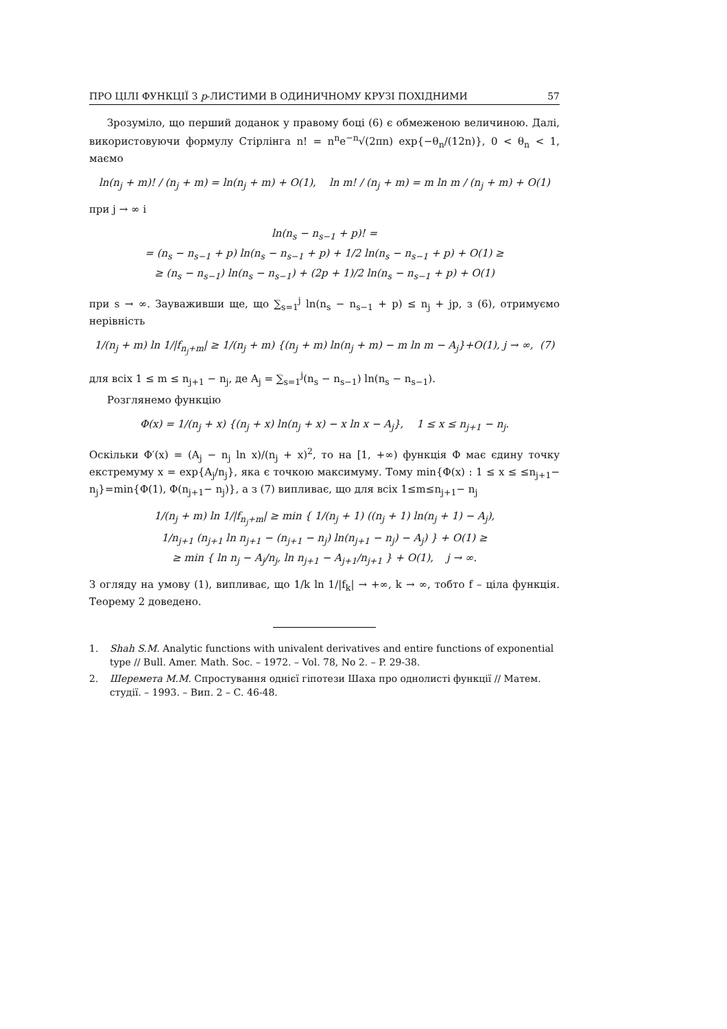ПРО ЦІЛІ ФУНКЦІЇ З p-ЛИСТИМИ В ОДИНИЧНОМУ КРУЗІ ПОХІДНИМИ 57
Зрозуміло, що перший доданок у правому боці (6) є обмеженою величиною. Далі, використовуючи формулу Стірлінга n! = n<sup>n</sup>e<sup>−n</sup>√(2πn) exp{−θ<sub>n</sub>/(12n)}, 0 < θ<sub>n</sub> < 1, маємо
ln(n<sub>j</sub> + m)! / (n<sub>j</sub> + m) = ln(n<sub>j</sub> + m) + O(1), ln m! / (n<sub>j</sub> + m) = m ln m / (n<sub>j</sub> + m) + O(1)
при j → ∞ і
ln(n<sub>s</sub> − n<sub>s−1</sub> + p)! =
= (n<sub>s</sub> − n<sub>s−1</sub> + p) ln(n<sub>s</sub> − n<sub>s−1</sub> + p) + 1/2 ln(n<sub>s</sub> − n<sub>s−1</sub> + p) + O(1) ≥
≥ (n<sub>s</sub> − n<sub>s−1</sub>) ln(n<sub>s</sub> − n<sub>s−1</sub>) + (2p + 1)/2 ln(n<sub>s</sub> − n<sub>s−1</sub> + p) + O(1)
при s → ∞. Зауваживши ще, що ∑<sub>s=1</sub><sup>j</sup> ln(n<sub>s</sub> − n<sub>s−1</sub> + p) ≤ n<sub>j</sub> + jp, з (6), отримуємо нерівність
1/(n<sub>j</sub> + m) ln 1/|f<sub>n<sub>j</sub>+m</sub>| ≥ 1/(n<sub>j</sub> + m) {(n<sub>j</sub> + m) ln(n<sub>j</sub> + m) − m ln m − A<sub>j</sub>}+O(1), j → ∞, (7)
для всіх 1 ≤ m ≤ n<sub>j+1</sub> − n<sub>j</sub>, де A<sub>j</sub> = ∑<sub>s=1</sub><sup>j</sup>(n<sub>s</sub> − n<sub>s−1</sub>) ln(n<sub>s</sub> − n<sub>s−1</sub>).
Розглянемо функцію
Φ(x) = 1/(n<sub>j</sub> + x) {(n<sub>j</sub> + x) ln(n<sub>j</sub> + x) − x ln x − A<sub>j</sub>}, 1 ≤ x ≤ n<sub>j+1</sub> − n<sub>j</sub>.
Оскільки Φ′(x) = (A<sub>j</sub> − n<sub>j</sub> ln x)/(n<sub>j</sub> + x)<sup>2</sup>, то на [1, +∞) функція Φ має єдину точку екстремуму x = exp{A<sub>j</sub>/n<sub>j</sub>}, яка є точкою максимуму. Тому min{Φ(x) : 1 ≤ x ≤ ≤n<sub>j+1</sub>− n<sub>j</sub>}=min{Φ(1), Φ(n<sub>j+1</sub>− n<sub>j</sub>)}, а з (7) випливає, що для всіх 1≤m≤n<sub>j+1</sub>− n<sub>j</sub>
1/(n<sub>j</sub> + m) ln 1/|f<sub>n<sub>j</sub>+m</sub>| ≥ min { 1/(n<sub>j</sub> + 1) ((n<sub>j</sub> + 1) ln(n<sub>j</sub> + 1) − A<sub>j</sub>),
1/n<sub>j+1</sub> (n<sub>j+1</sub> ln n<sub>j+1</sub> − (n<sub>j+1</sub> − n<sub>j</sub>) ln(n<sub>j+1</sub> − n<sub>j</sub>) − A<sub>j</sub>) } + O(1) ≥
≥ min { ln n<sub>j</sub> − A<sub>j</sub>/n<sub>j</sub>, ln n<sub>j+1</sub> − A<sub>j+1</sub>/n<sub>j+1</sub> } + O(1), j → ∞.
З огляду на умову (1), випливає, що 1/k ln 1/|f<sub>k</sub>| → +∞, k → ∞, тобто f – ціла функція. Теорему 2 доведено.
1. Shah S.M. Analytic functions with univalent derivatives and entire functions of exponential type // Bull. Amer. Math. Soc. – 1972. – Vol. 78, No 2. – P. 29-38.
2. Шеремета М.М. Спростування однієї гіпотези Шаха про однолисті функції // Матем. студії. – 1993. – Вип. 2 – С. 46-48.